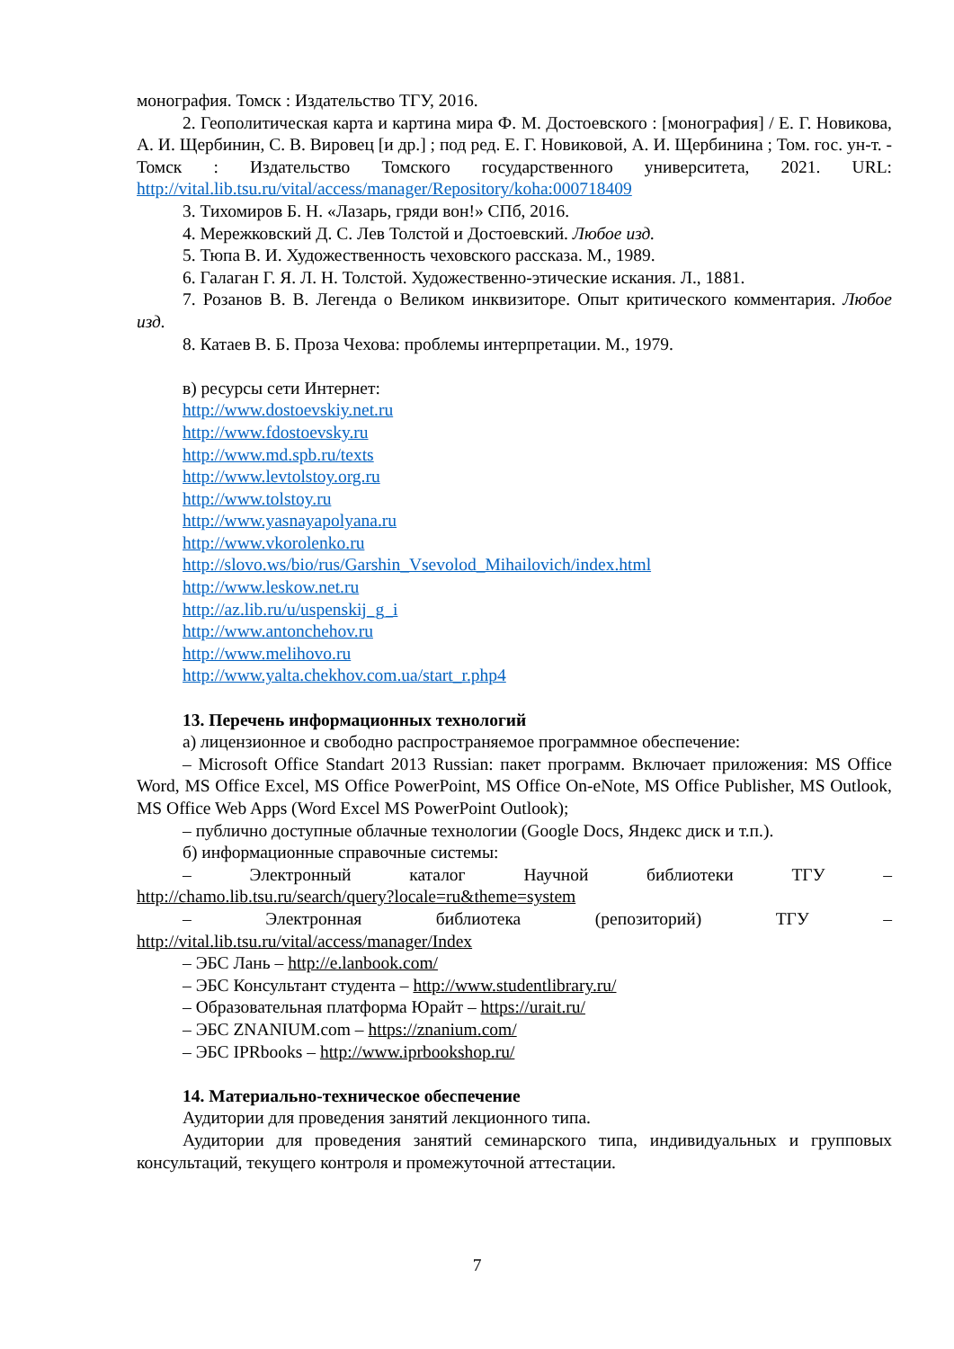монография. Томск : Издательство ТГУ, 2016.
2. Геополитическая карта и картина мира Ф. М. Достоевского : [монография] / Е. Г. Новикова, А. И. Щербинин, С. В. Вировец [и др.] ; под ред. Е. Г. Новиковой, А. И. Щербинина ; Том. гос. ун-т. - Томск : Издательство Томского государственного университета, 2021. URL: http://vital.lib.tsu.ru/vital/access/manager/Repository/koha:000718409
3. Тихомиров Б. Н. «Лазарь, гряди вон!» СПб, 2016.
4. Мережковский Д. С. Лев Толстой и Достоевский. Любое изд.
5. Тюпа В. И. Художественность чеховского рассказа. М., 1989.
6. Галаган Г. Я. Л. Н. Толстой. Художественно-этические искания. Л., 1881.
7. Розанов В. В. Легенда о Великом инквизиторе. Опыт критического комментария. Любое изд.
8. Катаев В. Б. Проза Чехова: проблемы интерпретации. М., 1979.
в) ресурсы сети Интернет:
http://www.dostoevskiy.net.ru
http://www.fdostoevsky.ru
http://www.md.spb.ru/texts
http://www.levtolstoy.org.ru
http://www.tolstoy.ru
http://www.yasnayapolyana.ru
http://www.vkorolenko.ru
http://slovo.ws/bio/rus/Garshin_Vsevolod_Mihailovich/index.html
http://www.leskow.net.ru
http://az.lib.ru/u/uspenskij_g_i
http://www.antonchehov.ru
http://www.melihovo.ru
http://www.yalta.chekhov.com.ua/start_r.php4
13. Перечень информационных технологий
а) лицензионное и свободно распространяемое программное обеспечение:
– Microsoft Office Standart 2013 Russian: пакет программ. Включает приложения: MS Office Word, MS Office Excel, MS Office PowerPoint, MS Office On-eNote, MS Office Publisher, MS Outlook, MS Office Web Apps (Word Excel MS PowerPoint Outlook);
– публично доступные облачные технологии (Google Docs, Яндекс диск и т.п.).
б) информационные справочные системы:
– Электронный каталог Научной библиотеки ТГУ –
http://chamo.lib.tsu.ru/search/query?locale=ru&theme=system
– Электронная библиотека (репозиторий) ТГУ –
http://vital.lib.tsu.ru/vital/access/manager/Index
– ЭБС Лань – http://e.lanbook.com/
– ЭБС Консультант студента – http://www.studentlibrary.ru/
– Образовательная платформа Юрайт – https://urait.ru/
– ЭБС ZNANIUM.com – https://znanium.com/
– ЭБС IPRbooks – http://www.iprbookshop.ru/
14. Материально-техническое обеспечение
Аудитории для проведения занятий лекционного типа.
Аудитории для проведения занятий семинарского типа, индивидуальных и групповых консультаций, текущего контроля и промежуточной аттестации.
7